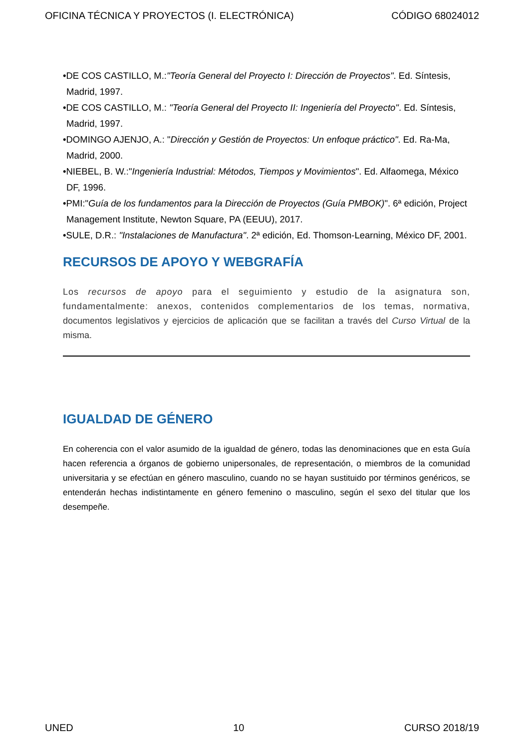OFICINA TÉCNICA Y PROYECTOS (I. ELECTRÓNICA) CÓDIGO 68024012
•DE COS CASTILLO, M.:"Teoría General del Proyecto I: Dirección de Proyectos". Ed. Síntesis, Madrid, 1997.
•DE COS CASTILLO, M.: "Teoría General del Proyecto II: Ingeniería del Proyecto". Ed. Síntesis, Madrid, 1997.
•DOMINGO AJENJO, A.: "Dirección y Gestión de Proyectos: Un enfoque práctico". Ed. Ra-Ma, Madrid, 2000.
•NIEBEL, B. W.:"Ingeniería Industrial: Métodos, Tiempos y Movimientos". Ed. Alfaomega, México DF, 1996.
•PMI:"Guía de los fundamentos para la Dirección de Proyectos (Guía PMBOK)". 6ª edición, Project Management Institute, Newton Square, PA (EEUU), 2017.
•SULE, D.R.: "Instalaciones de Manufactura". 2ª edición, Ed. Thomson-Learning, México DF, 2001.
RECURSOS DE APOYO Y WEBGRAFÍA
Los recursos de apoyo para el seguimiento y estudio de la asignatura son, fundamentalmente: anexos, contenidos complementarios de los temas, normativa, documentos legislativos y ejercicios de aplicación que se facilitan a través del Curso Virtual de la misma.
IGUALDAD DE GÉNERO
En coherencia con el valor asumido de la igualdad de género, todas las denominaciones que en esta Guía hacen referencia a órganos de gobierno unipersonales, de representación, o miembros de la comunidad universitaria y se efectúan en género masculino, cuando no se hayan sustituido por términos genéricos, se entenderán hechas indistintamente en género femenino o masculino, según el sexo del titular que los desempeñe.
UNED 10 CURSO 2018/19